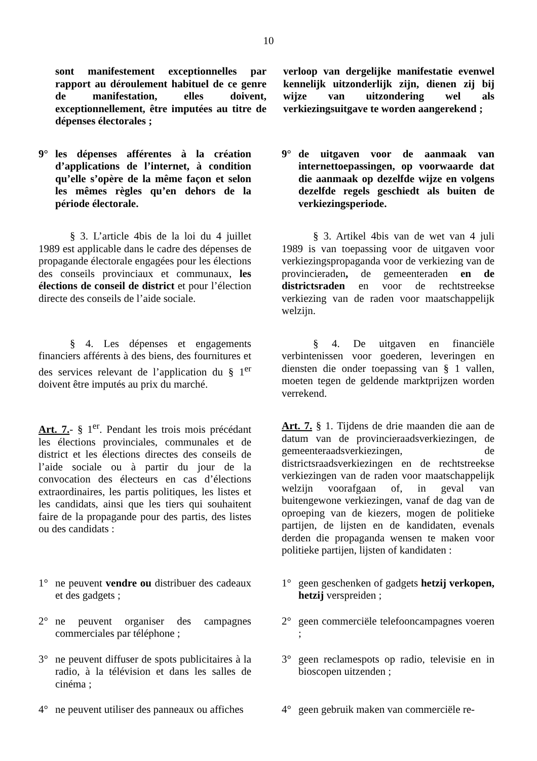10
sont manifestement exceptionnelles par rapport au déroulement habituel de ce genre de manifestation, elles doivent, exceptionnellement, être imputées au titre de dépenses électorales ;
verloop van dergelijke manifestatie evenwel kennelijk uitzonderlijk zijn, dienen zij bij wijze van uitzondering wel als verkiezingsuitgave te worden aangerekend ;
9° les dépenses afférentes à la création d’applications de l’internet, à condition qu’elle s’opère de la même façon et selon les mêmes règles qu’en dehors de la période électorale.
9° de uitgaven voor de aanmaak van internettoepassingen, op voorwaarde dat die aanmaak op dezelfde wijze en volgens dezelfde regels geschiedt als buiten de verkiezingsperiode.
§ 3. L’article 4bis de la loi du 4 juillet 1989 est applicable dans le cadre des dépenses de propagande électorale engagées pour les élections des conseils provinciaux et communaux, les élections de conseil de district et pour l’élection directe des conseils de l’aide sociale.
§ 3. Artikel 4bis van de wet van 4 juli 1989 is van toepassing voor de uitgaven voor verkiezingspropaganda voor de verkiezing van de provincieraden, de gemeenteraden en de districtsraden en voor de rechtstreekse verkiezing van de raden voor maatschappelijk welzijn.
§ 4. Les dépenses et engagements financiers afférents à des biens, des fournitures et des services relevant de l’application du § 1<sup>er</sup> doivent être imputés au prix du marché.
§ 4. De uitgaven en financiële verbintenissen voor goederen, leveringen en diensten die onder toepassing van § 1 vallen, moeten tegen de geldende marktprijzen worden verrekend.
Art. 7.- § 1<sup>er</sup>. Pendant les trois mois précédant les élections provinciales, communales et de district et les élections directes des conseils de l’aide sociale ou à partir du jour de la convocation des électeurs en cas d’élections extraordinaires, les partis politiques, les listes et les candidats, ainsi que les tiers qui souhaitent faire de la propagande pour des partis, des listes ou des candidats :
Art. 7. § 1. Tijdens de drie maanden die aan de datum van de provincieraadsverkiezingen, de gemeenteraadsverkiezingen, de districtsraadsverkiezingen en de rechtstreekse verkiezingen van de raden voor maatschappelijk welzijn voorafgaan of, in geval van buitengewone verkiezingen, vanaf de dag van de oproeping van de kiezers, mogen de politieke partijen, de lijsten en de kandidaten, evenals derden die propaganda wensen te maken voor politieke partijen, lijsten of kandidaten :
1° ne peuvent vendre ou distribuer des cadeaux et des gadgets ;
1° geen geschenken of gadgets hetzij verkopen, hetzij verspreiden ;
2° ne peuvent organiser des campagnes commerciales par téléphone ;
2° geen commerciële telefooncampagnes voeren ;
3° ne peuvent diffuser de spots publicitaires à la radio, à la télévision et dans les salles de cinéma ;
3° geen reclamespots op radio, televisie en in bioscopen uitzenden ;
4° ne peuvent utiliser des panneaux ou affiches
4° geen gebruik maken van commerciële re-